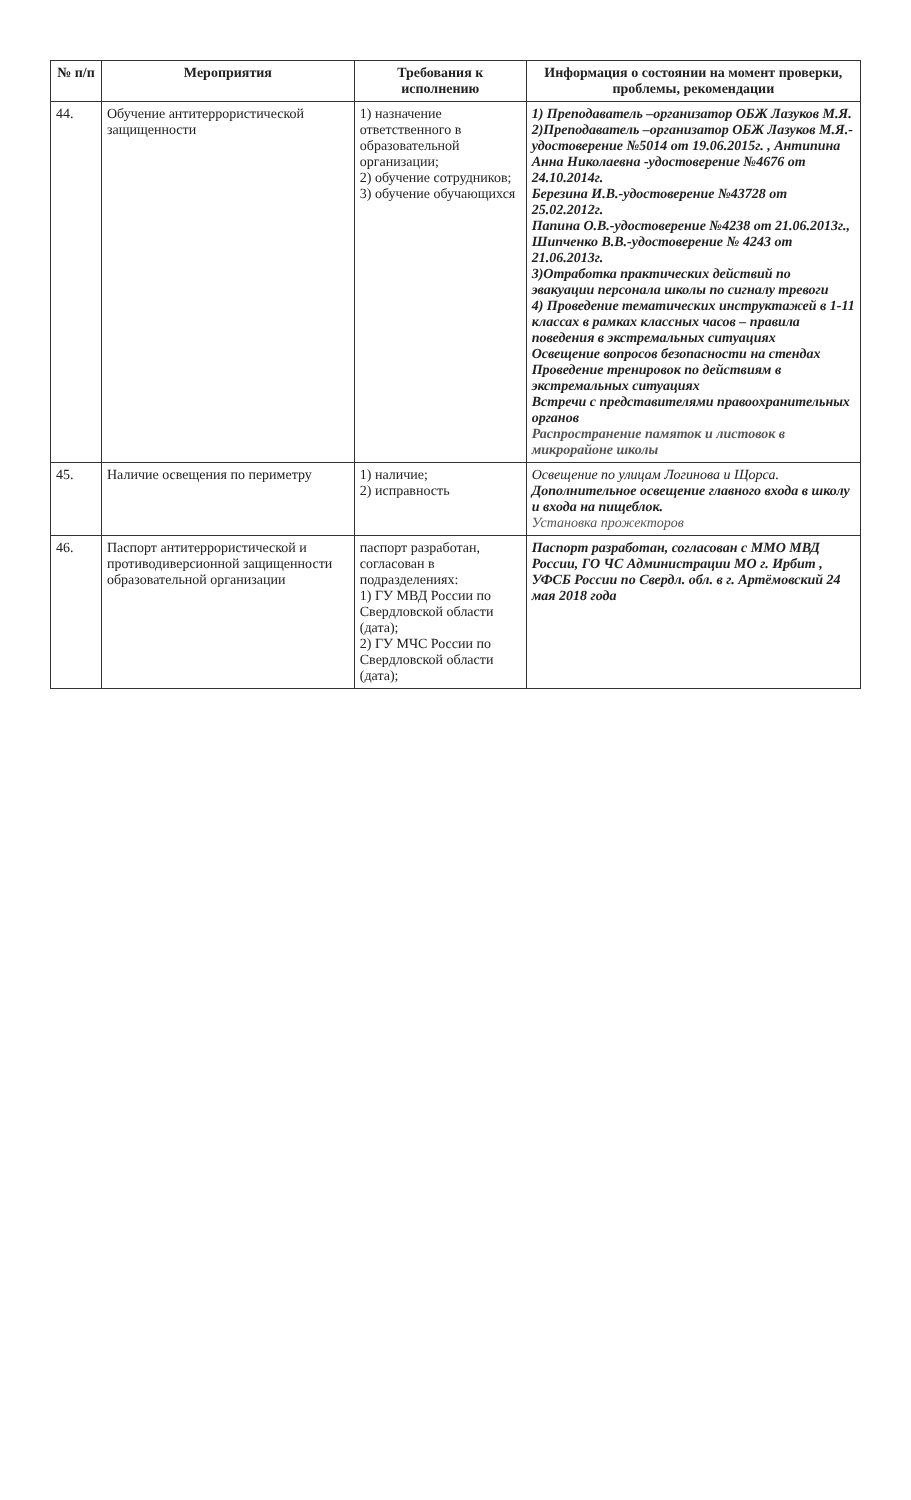| № п/п | Мероприятия | Требования к исполнению | Информация о состоянии на момент проверки, проблемы, рекомендации |
| --- | --- | --- | --- |
| 44. | Обучение антитеррористической защищенности | 1) назначение ответственного в образовательной организации; 2) обучение сотрудников; 3) обучение обучающихся | 1) Преподаватель –организатор ОБЖ Лазуков М.Я. 2)Преподаватель –организатор ОБЖ Лазуков М.Я.-удостоверение №5014 от 19.06.2015г. , Антипина Анна Николаевна -удостоверение №4676 от 24.10.2014г. Березина И.В.-удостоверение №43728 от 25.02.2012г. Папина О.В.-удостоверение №4238 от 21.06.2013г., Шипченко В.В.-удостоверение № 4243 от 21.06.2013г. 3)Отработка практических действий по эвакуации персонала школы по сигналу тревоги 4) Проведение тематических инструктажей в 1-11 классах в рамках классных часов – правила поведения в экстремальных ситуациях Освещение вопросов безопасности на стендах Проведение тренировок по действиям в экстремальных ситуациях Встречи с представителями правоохранительных органов Распространение памяток и листовок в микрорайоне школы |
| 45. | Наличие освещения по периметру | 1) наличие; 2) исправность | Освещение по улицам Логинова и Щорса. Дополнительное освещение главного входа в школу и входа на пищеблок. Установка прожекторов |
| 46. | Паспорт антитеррористической и противодиверсионной защищенности образовательной организации | паспорт разработан, согласован в подразделениях: 1) ГУ МВД России по Свердловской области (дата); 2) ГУ МЧС России по Свердловской области (дата); | Паспорт разработан, согласован с ММО МВД России, ГО ЧС Администрации МО г. Ирбит , УФСБ России по Свердл. обл. в г. Артёмовский 24 мая 2018 года |